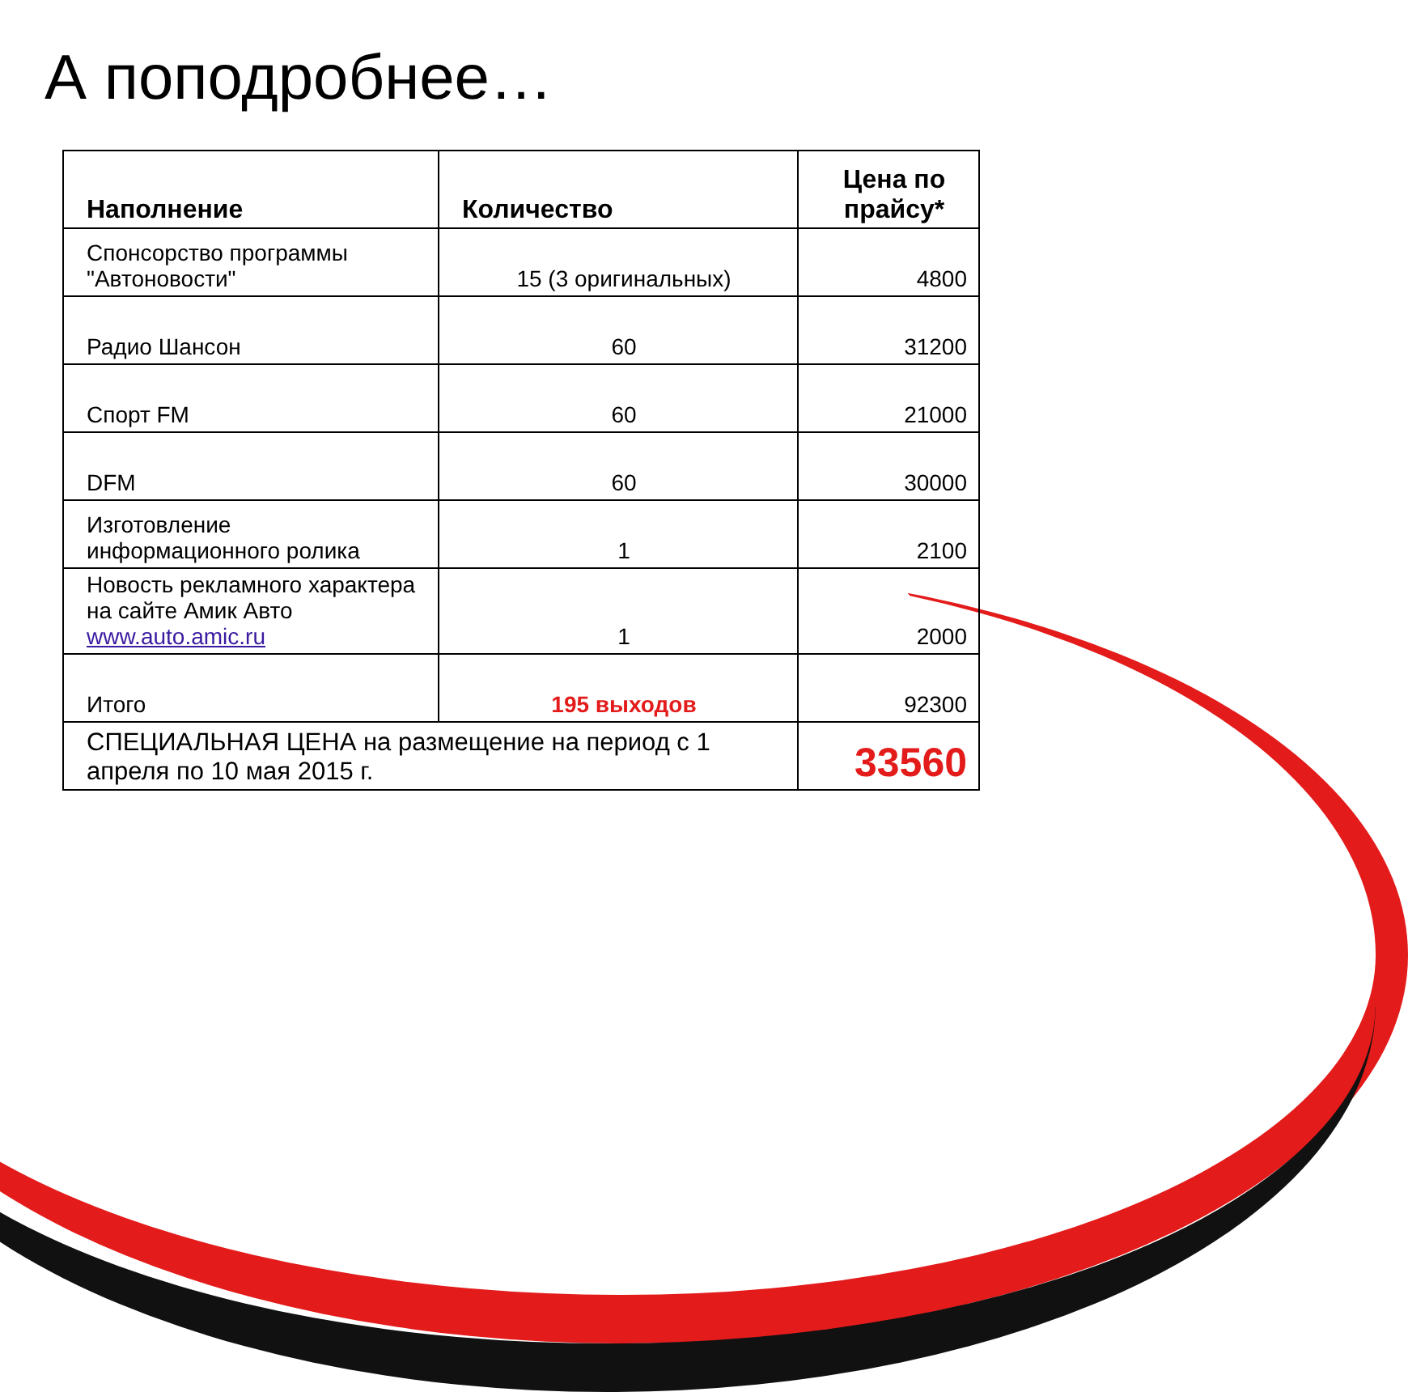А поподробнее…
| Наполнение | Количество | Цена по прайсу* |
| --- | --- | --- |
| Спонсорство программы "Автоновости" | 15 (3 оригинальных) | 4800 |
| Радио Шансон | 60 | 31200 |
| Спорт FM | 60 | 21000 |
| DFM | 60 | 30000 |
| Изготовление информационного ролика | 1 | 2100 |
| Новость рекламного характера на сайте Амик Авто www.auto.amic.ru | 1 | 2000 |
| Итого | 195 выходов | 92300 |
| СПЕЦИАЛЬНАЯ ЦЕНА на размещение на период с 1 апреля по 10 мая 2015 г. | | 33560 |